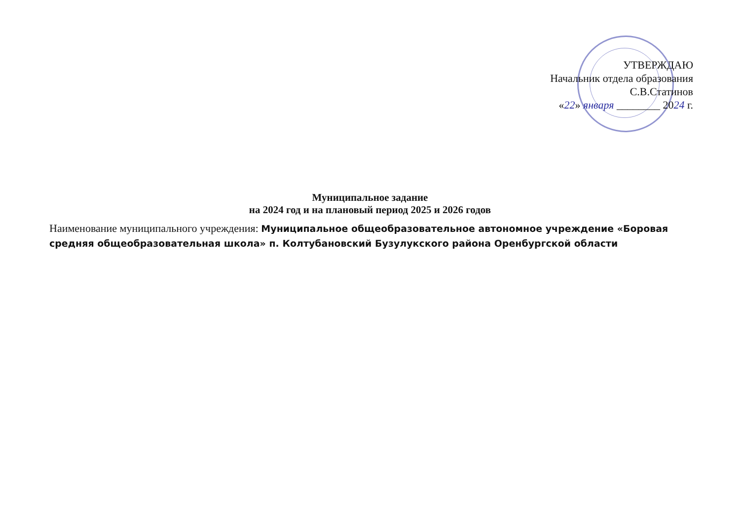УТВЕРЖДАЮ
Начальник отдела образования
С.В.Статинов
«22» января ________ 2024 г.
Муниципальное задание
на 2024 год и на плановый период 2025 и 2026 годов
Наименование муниципального учреждения: Муниципальное общеобразовательное автономное учреждение «Боровая средняя общеобразовательная школа» п. Колтубановский Бузулукского района Оренбургской области